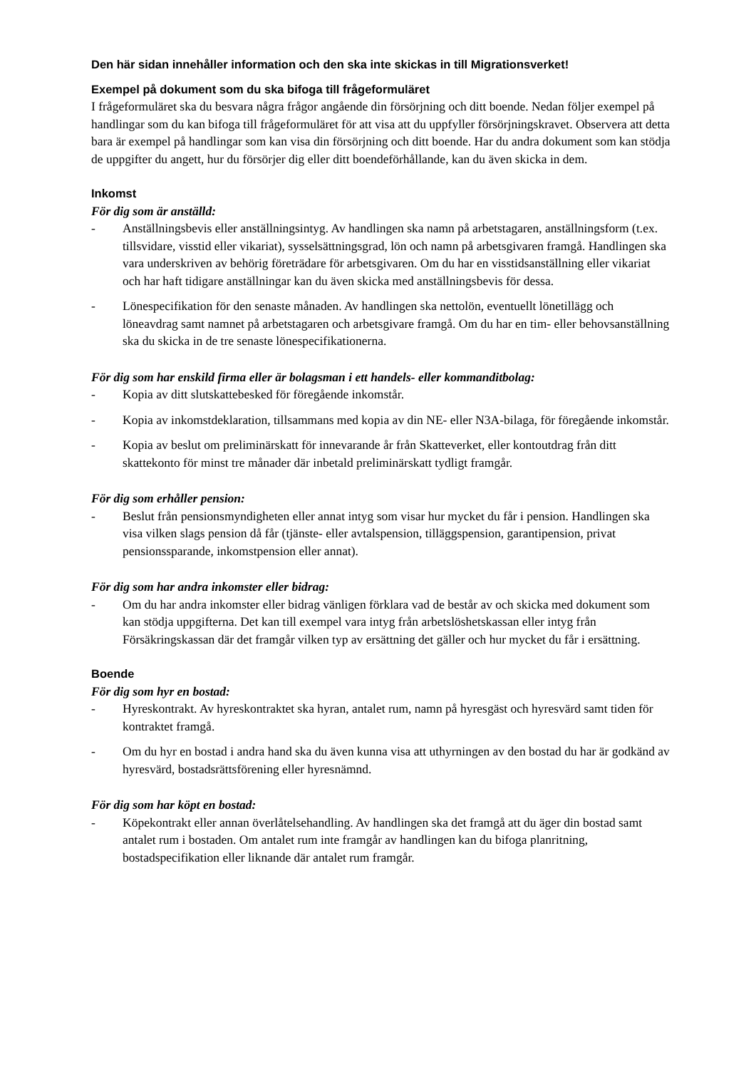Den här sidan innehåller information och den ska inte skickas in till Migrationsverket!
Exempel på dokument som du ska bifoga till frågeformuläret
I frågeformuläret ska du besvara några frågor angående din försörjning och ditt boende. Nedan följer exempel på handlingar som du kan bifoga till frågeformuläret för att visa att du uppfyller försörjningskravet. Observera att detta bara är exempel på handlingar som kan visa din försörjning och ditt boende. Har du andra dokument som kan stödja de uppgifter du angett, hur du försörjer dig eller ditt boendeförhållande, kan du även skicka in dem.
Inkomst
För dig som är anställd:
- Anställningsbevis eller anställningsintyg. Av handlingen ska namn på arbetstagaren, anställningsform (t.ex. tillsvidare, visstid eller vikariat), sysselsättningsgrad, lön och namn på arbetsgivaren framgå. Handlingen ska vara underskriven av behörig företrädare för arbetsgivaren. Om du har en visstidsanställning eller vikariat och har haft tidigare anställningar kan du även skicka med anställningsbevis för dessa.
- Lönespecifikation för den senaste månaden. Av handlingen ska nettolön, eventuellt lönetillägg och löneavdrag samt namnet på arbetstagaren och arbetsgivare framgå. Om du har en tim- eller behovsanställning ska du skicka in de tre senaste lönespecifikationerna.
För dig som har enskild firma eller är bolagsman i ett handels- eller kommanditbolag:
- Kopia av ditt slutskattebesked för föregående inkomstår.
- Kopia av inkomstdeklaration, tillsammans med kopia av din NE- eller N3A-bilaga, för föregående inkomstår.
- Kopia av beslut om preliminärskatt för innevarande år från Skatteverket, eller kontoutdrag från ditt skattekonto för minst tre månader där inbetald preliminärskatt tydligt framgår.
För dig som erhåller pension:
- Beslut från pensionsmyndigheten eller annat intyg som visar hur mycket du får i pension. Handlingen ska visa vilken slags pension då får (tjänste- eller avtalspension, tilläggspension, garantipension, privat pensionssparande, inkomstpension eller annat).
För dig som har andra inkomster eller bidrag:
- Om du har andra inkomster eller bidrag vänligen förklara vad de består av och skicka med dokument som kan stödja uppgifterna. Det kan till exempel vara intyg från arbetslöshetskassan eller intyg från Försäkringskassan där det framgår vilken typ av ersättning det gäller och hur mycket du får i ersättning.
Boende
För dig som hyr en bostad:
- Hyreskontrakt. Av hyreskontraktet ska hyran, antalet rum, namn på hyresgäst och hyresvärd samt tiden för kontraktet framgå.
- Om du hyr en bostad i andra hand ska du även kunna visa att uthyrningen av den bostad du har är godkänd av hyresvärd, bostadsrättsförening eller hyresnämnd.
För dig som har köpt en bostad:
- Köpekontrakt eller annan överlåtelsehandling. Av handlingen ska det framgå att du äger din bostad samt antalet rum i bostaden. Om antalet rum inte framgår av handlingen kan du bifoga planritning, bostadspecifikation eller liknande där antalet rum framgår.